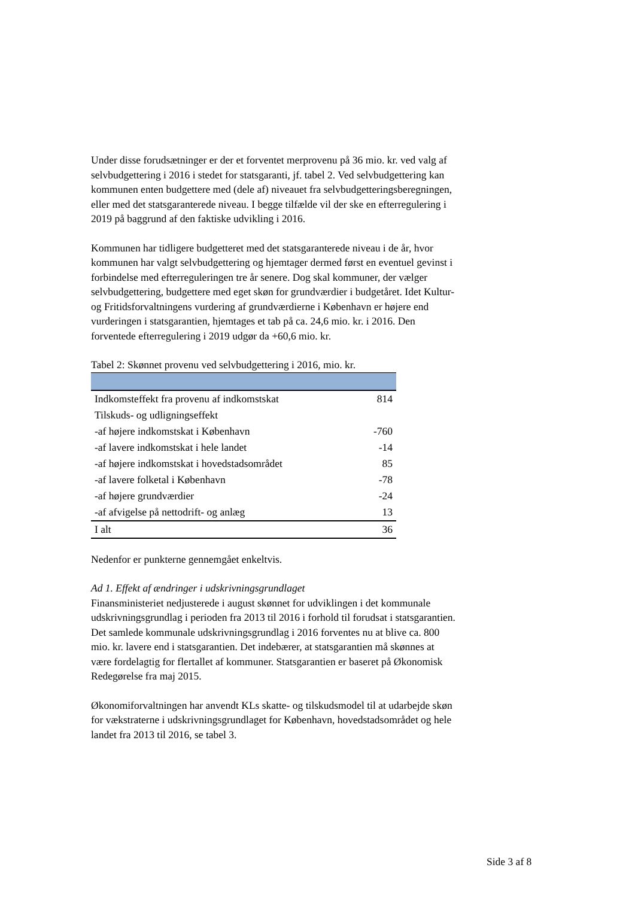Under disse forudsætninger er der et forventet merprovenu på 36 mio. kr. ved valg af selvbudgettering i 2016 i stedet for statsgaranti, jf. tabel 2. Ved selvbudgettering kan kommunen enten budgettere med (dele af) niveauet fra selvbudgetteringsberegningen, eller med det statsgaranterede niveau. I begge tilfælde vil der ske en efterregulering i 2019 på baggrund af den faktiske udvikling i 2016.
Kommunen har tidligere budgetteret med det statsgaranterede niveau i de år, hvor kommunen har valgt selvbudgettering og hjemtager dermed først en eventuel gevinst i forbindelse med efterreguleringen tre år senere. Dog skal kommuner, der vælger selvbudgettering, budgettere med eget skøn for grundværdier i budgetåret. Idet Kultur- og Fritidsforvaltningens vurdering af grundværdierne i København er højere end vurderingen i statsgarantien, hjemtages et tab på ca. 24,6 mio. kr. i 2016. Den forventede efterregulering i 2019 udgør da +60,6 mio. kr.
Tabel 2: Skønnet provenu ved selvbudgettering i 2016, mio. kr.
| Indkomsteffekt fra provenu af indkomstskat | 814 |
| Tilskuds- og udligningseffekt | |
| -af højere indkomstskat i København | -760 |
| -af lavere indkomstskat i hele landet | -14 |
| -af højere indkomstskat i hovedstadsområdet | 85 |
| -af lavere folketal i København | -78 |
| -af højere grundværdier | -24 |
| -af afvigelse på nettodrift- og anlæg | 13 |
| I alt | 36 |
Nedenfor er punkterne gennemgået enkeltvis.
Ad 1. Effekt af ændringer i udskrivningsgrundlaget
Finansministeriet nedjusterede i august skønnet for udviklingen i det kommunale udskrivningsgrundlag i perioden fra 2013 til 2016 i forhold til forudsat i statsgarantien. Det samlede kommunale udskrivningsgrundlag i 2016 forventes nu at blive ca. 800 mio. kr. lavere end i statsgarantien. Det indebærer, at statsgarantien må skønnes at være fordelagtig for flertallet af kommuner. Statsgarantien er baseret på Økonomisk Redegørelse fra maj 2015.
Økonomiforvaltningen har anvendt KLs skatte- og tilskudsmodel til at udarbejde skøn for vækstraterne i udskrivningsgrundlaget for København, hovedstadsområdet og hele landet fra 2013 til 2016, se tabel 3.
Side 3 af 8